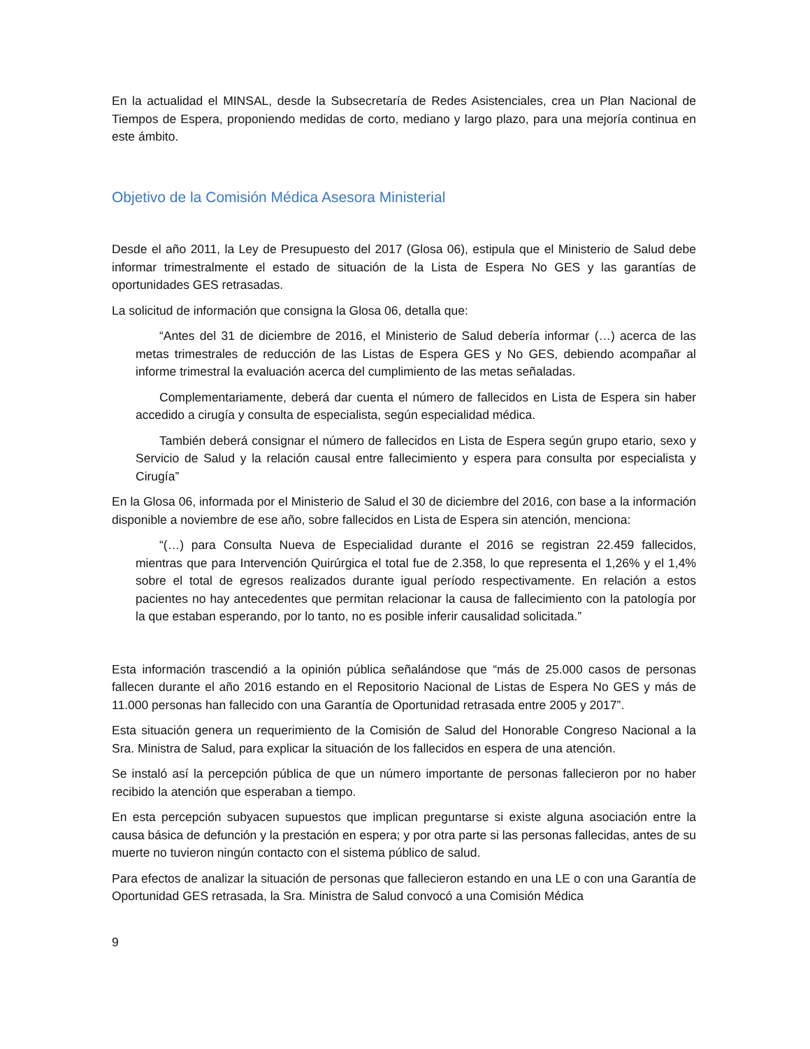En la actualidad el MINSAL, desde la Subsecretaría de Redes Asistenciales, crea un Plan Nacional de Tiempos de Espera, proponiendo medidas de corto, mediano y largo plazo, para una mejoría continua en este ámbito.
Objetivo de la Comisión Médica Asesora Ministerial
Desde el año 2011, la Ley de Presupuesto del 2017 (Glosa 06), estipula que el Ministerio de Salud debe informar trimestralmente el estado de situación de la Lista de Espera No GES y las garantías de oportunidades GES retrasadas.
La solicitud de información que consigna la Glosa 06, detalla que:
“Antes del 31 de diciembre de 2016, el Ministerio de Salud debería informar (…) acerca de las metas trimestrales de reducción de las Listas de Espera GES y No GES, debiendo acompañar al informe trimestral la evaluación acerca del cumplimiento de las metas señaladas.
Complementariamente, deberá dar cuenta el número de fallecidos en Lista de Espera sin haber accedido a cirugía y consulta de especialista, según especialidad médica.
También deberá consignar el número de fallecidos en Lista de Espera según grupo etario, sexo y Servicio de Salud y la relación causal entre fallecimiento y espera para consulta por especialista y Cirugía”
En la Glosa 06, informada por el Ministerio de Salud el 30 de diciembre del 2016, con base a la información disponible a noviembre de ese año, sobre fallecidos en Lista de Espera sin atención, menciona:
“(…) para Consulta Nueva de Especialidad durante el 2016 se registran 22.459 fallecidos, mientras que para Intervención Quirúrgica el total fue de 2.358, lo que representa el 1,26% y el 1,4% sobre el total de egresos realizados durante igual período respectivamente. En relación a estos pacientes no hay antecedentes que permitan relacionar la causa de fallecimiento con la patología por la que estaban esperando, por lo tanto, no es posible inferir causalidad solicitada.”
Esta información trascendió a la opinión pública señalándose que “más de 25.000 casos de personas fallecen durante el año 2016 estando en el Repositorio Nacional de Listas de Espera No GES y más de 11.000 personas han fallecido con una Garantía de Oportunidad retrasada entre 2005 y 2017”.
Esta situación genera un requerimiento de la Comisión de Salud del Honorable Congreso Nacional a la Sra. Ministra de Salud, para explicar la situación de los fallecidos en espera de una atención.
Se instaló así la percepción pública de que un número importante de personas fallecieron por no haber recibido la atención que esperaban a tiempo.
En esta percepción subyacen supuestos que implican preguntarse si existe alguna asociación entre la causa básica de defunción y la prestación en espera; y por otra parte si las personas fallecidas, antes de su muerte no tuvieron ningún contacto con el sistema público de salud.
Para efectos de analizar la situación de personas que fallecieron estando en una LE o con una Garantía de Oportunidad GES retrasada, la Sra. Ministra de Salud convocó a una Comisión Médica
9